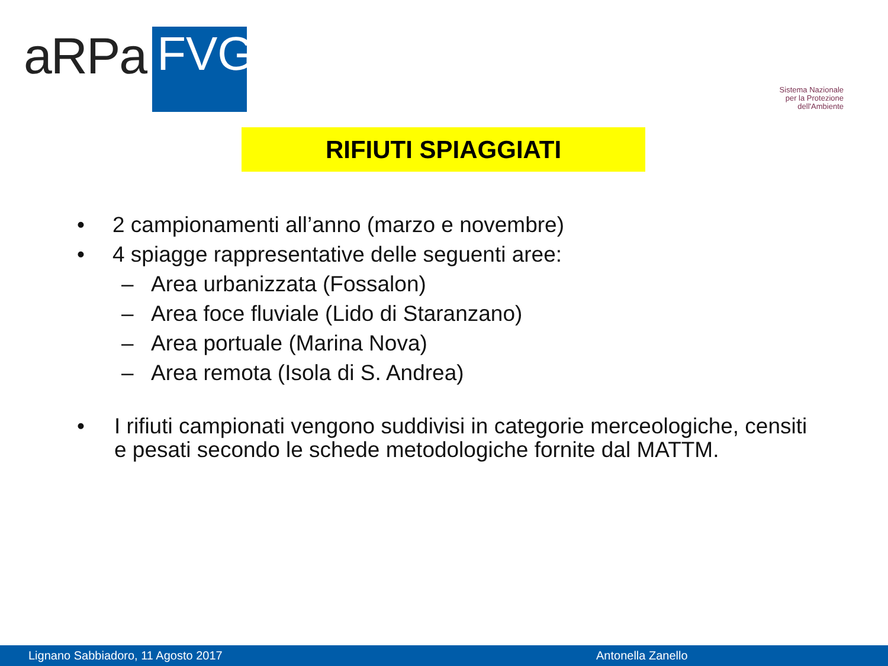aRPa FVG
Sistema Nazionale
per la Protezione
dell'Ambiente
RIFIUTI SPIAGGIATI
• 2 campionamenti all’anno (marzo e novembre)
• 4 spiagge rappresentative delle seguenti aree:
– Area urbanizzata (Fossalon)
– Area foce fluviale (Lido di Staranzano)
– Area portuale (Marina Nova)
– Area remota (Isola di S. Andrea)
• I rifiuti campionati vengono suddivisi in categorie merceologiche, censiti e pesati secondo le schede metodologiche fornite dal MATTM.
Lignano Sabbiadoro, 11 Agosto 2017 Antonella Zanello